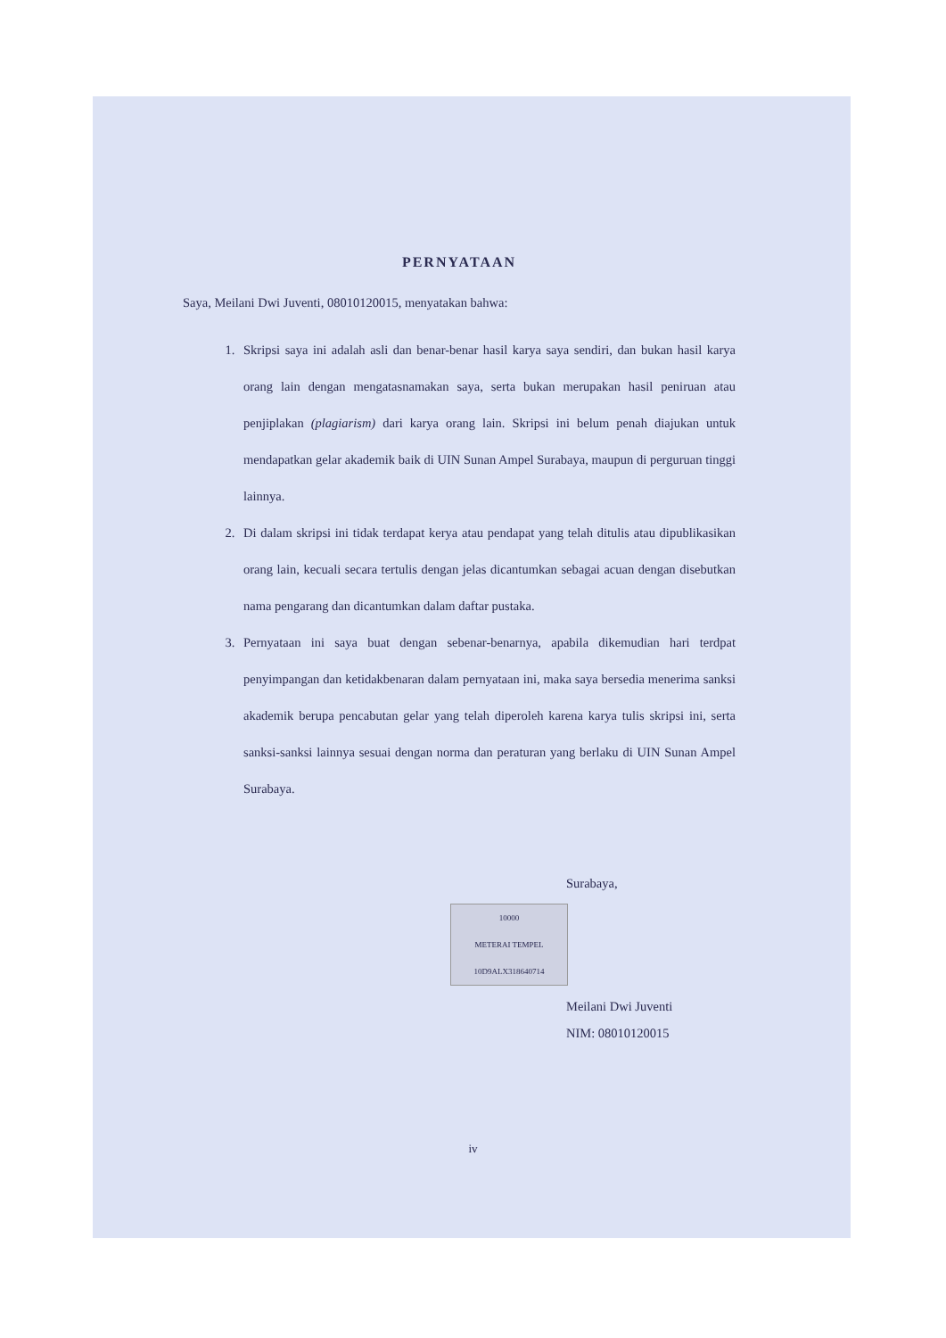PERNYATAAN
Saya, Meilani Dwi Juventi, 08010120015, menyatakan bahwa:
1. Skripsi saya ini adalah asli dan benar-benar hasil karya saya sendiri, dan bukan hasil karya orang lain dengan mengatasnamakan saya, serta bukan merupakan hasil peniruan atau penjiplakan (plagiarism) dari karya orang lain. Skripsi ini belum penah diajukan untuk mendapatkan gelar akademik baik di UIN Sunan Ampel Surabaya, maupun di perguruan tinggi lainnya.
2. Di dalam skripsi ini tidak terdapat kerya atau pendapat yang telah ditulis atau dipublikasikan orang lain, kecuali secara tertulis dengan jelas dicantumkan sebagai acuan dengan disebutkan nama pengarang dan dicantumkan dalam daftar pustaka.
3. Pernyataan ini saya buat dengan sebenar-benarnya, apabila dikemudian hari terdpat penyimpangan dan ketidakbenaran dalam pernyataan ini, maka saya bersedia menerima sanksi akademik berupa pencabutan gelar yang telah diperoleh karena karya tulis skripsi ini, serta sanksi-sanksi lainnya sesuai dengan norma dan peraturan yang berlaku di UIN Sunan Ampel Surabaya.
Surabaya,
10000
METERAI TEMPEL
10D9ALX318640714
Meilani Dwi Juventi
NIM: 08010120015
iv